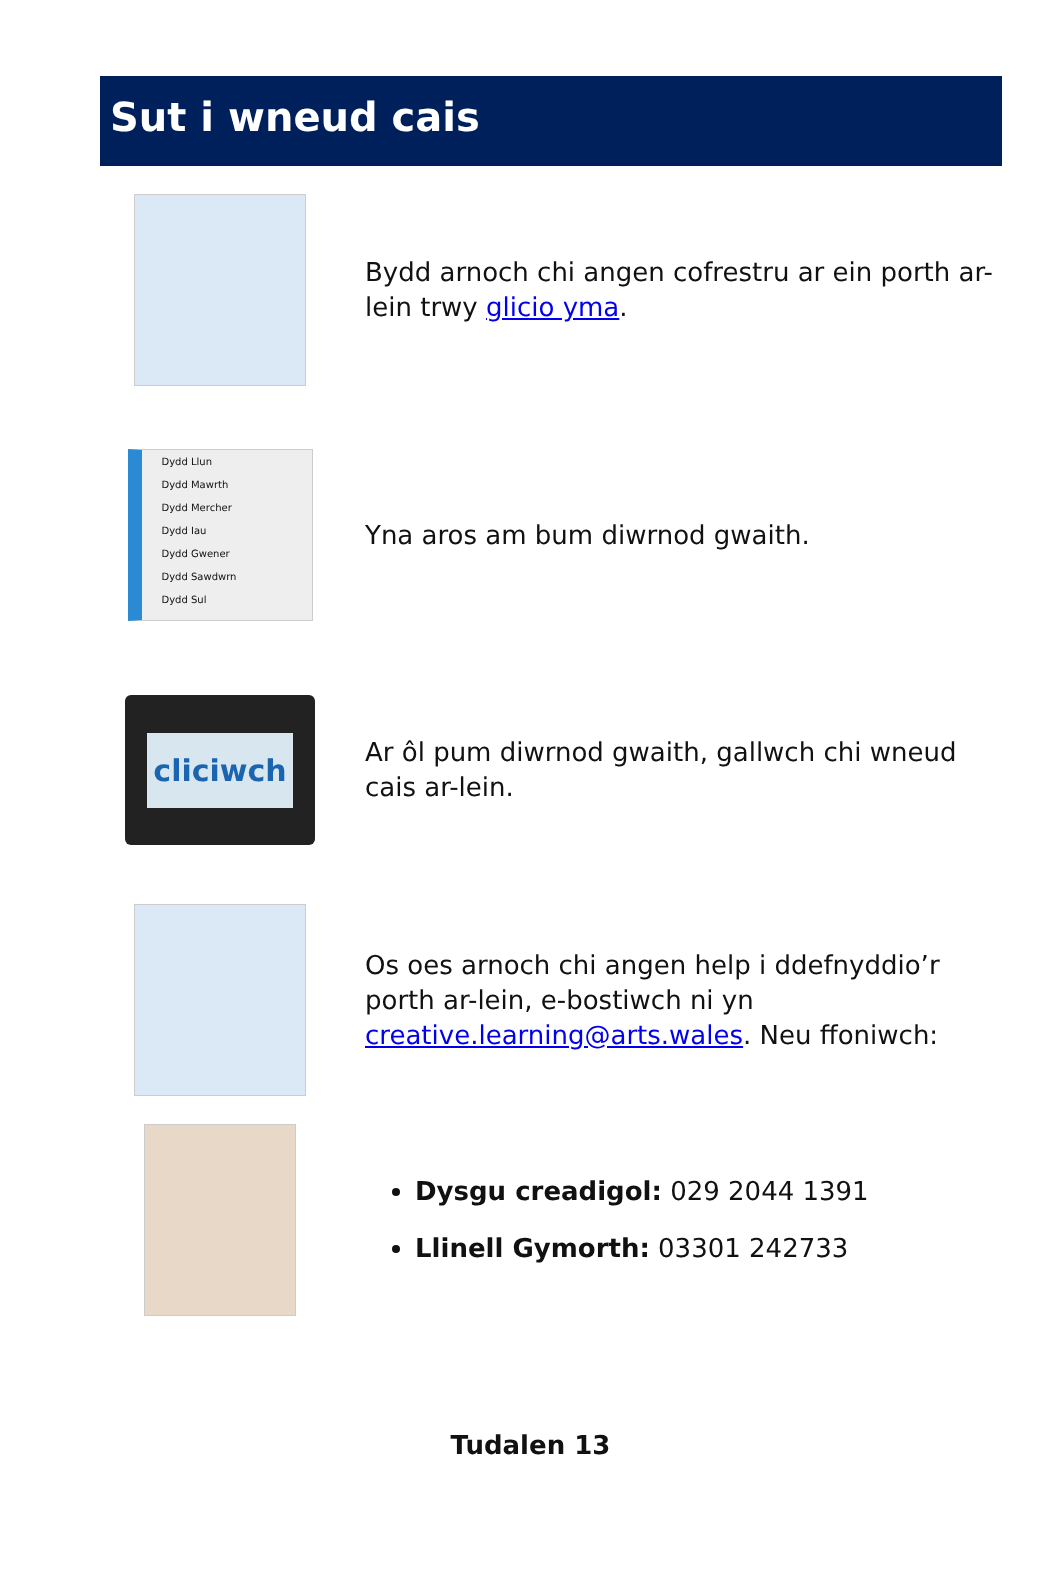Sut i wneud cais
Bydd arnoch chi angen cofrestru ar ein porth ar-lein trwy glicio yma.
Dydd Llun
Dydd Mawrth
Dydd Mercher
Dydd Iau
Dydd Gwener
Dydd Sawdwrn
Dydd Sul
Yna aros am bum diwrnod gwaith.
cliciwch
Ar ôl pum diwrnod gwaith, gallwch chi wneud cais ar-lein.
Os oes arnoch chi angen help i ddefnyddio’r porth ar-lein, e-bostiwch ni yn creative.learning@arts.wales. Neu ffoniwch:
Dysgu creadigol: 029 2044 1391
Llinell Gymorth: 03301 242733
Tudalen 13